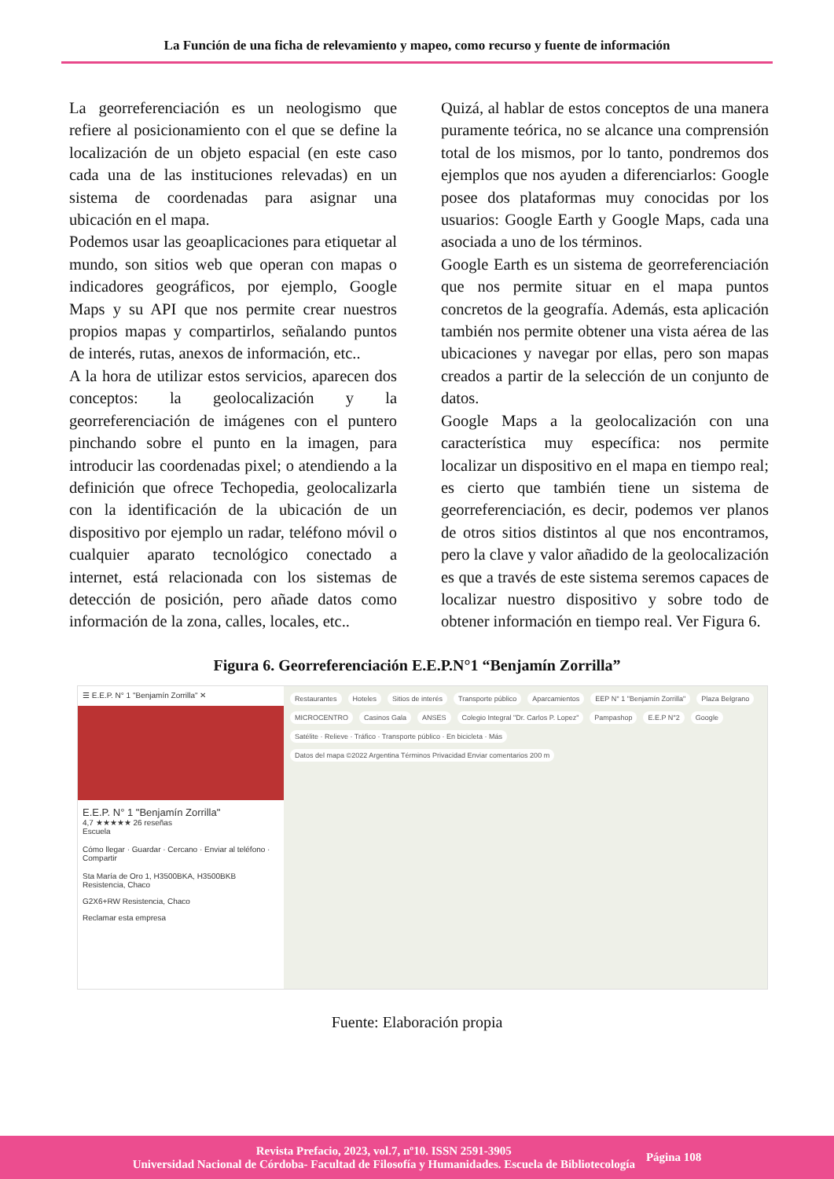La Función de una ficha de relevamiento y mapeo, como recurso y fuente de información
La georreferenciación es un neologismo que refiere al posicionamiento con el que se define la localización de un objeto espacial (en este caso cada una de las instituciones relevadas) en un sistema de coordenadas para asignar una ubicación en el mapa.
Podemos usar las geoaplicaciones para etiquetar al mundo, son sitios web que operan con mapas o indicadores geográficos, por ejemplo, Google Maps y su API que nos permite crear nuestros propios mapas y compartirlos, señalando puntos de interés, rutas, anexos de información, etc..
A la hora de utilizar estos servicios, aparecen dos conceptos: la geolocalización y la georreferenciación de imágenes con el puntero pinchando sobre el punto en la imagen, para introducir las coordenadas pixel; o atendiendo a la definición que ofrece Techopedia, geolocalizarla con la identificación de la ubicación de un dispositivo por ejemplo un radar, teléfono móvil o cualquier aparato tecnológico conectado a internet, está relacionada con los sistemas de detección de posición, pero añade datos como información de la zona, calles, locales, etc..
Quizá, al hablar de estos conceptos de una manera puramente teórica, no se alcance una comprensión total de los mismos, por lo tanto, pondremos dos ejemplos que nos ayuden a diferenciarlos: Google posee dos plataformas muy conocidas por los usuarios: Google Earth y Google Maps, cada una asociada a uno de los términos.
Google Earth es un sistema de georreferenciación que nos permite situar en el mapa puntos concretos de la geografía. Además, esta aplicación también nos permite obtener una vista aérea de las ubicaciones y navegar por ellas, pero son mapas creados a partir de la selección de un conjunto de datos.
Google Maps a la geolocalización con una característica muy específica: nos permite localizar un dispositivo en el mapa en tiempo real; es cierto que también tiene un sistema de georreferenciación, es decir, podemos ver planos de otros sitios distintos al que nos encontramos, pero la clave y valor añadido de la geolocalización es que a través de este sistema seremos capaces de localizar nuestro dispositivo y sobre todo de obtener información en tiempo real. Ver Figura 6.
Figura 6. Georreferenciación E.E.P.N°1 “Benjamín Zorrilla”
☰ E.E.P. N° 1 "Benjamín Zorrilla" ✕
E.E.P. N° 1 "Benjamín Zorrilla"
4,7 ★★★★★ 26 reseñas
Escuela
Cómo llegar · Guardar · Cercano · Enviar al teléfono · Compartir
Sta María de Oro 1, H3500BKA, H3500BKB Resistencia, Chaco
G2X6+RW Resistencia, Chaco
Reclamar esta empresa
Restaurantes Hoteles Sitios de interés Transporte público Aparcamientos EEP N° 1 "Benjamín Zorrilla" Plaza Belgrano MICROCENTRO Casinos Gala ANSES Colegio Integral "Dr. Carlos P. Lopez" Pampashop E.E.P N°2 Google Satélite · Relieve · Tráfico · Transporte público · En bicicleta · Más Datos del mapa ©2022 Argentina Términos Privacidad Enviar comentarios 200 m
Fuente: Elaboración propia
Revista Prefacio, 2023, vol.7, nº10. ISSN 2591-3905
Universidad Nacional de Córdoba- Facultad de Filosofía y Humanidades. Escuela de Bibliotecología
Página 108